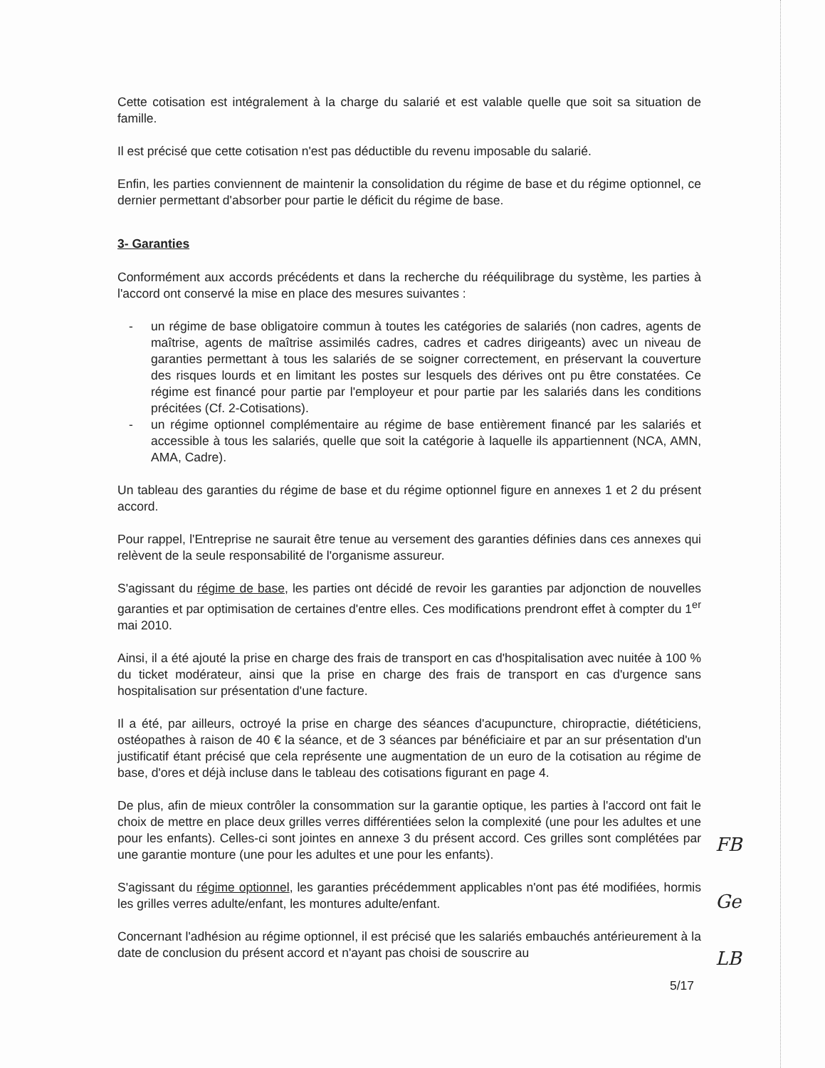Cette cotisation est intégralement à la charge du salarié et est valable quelle que soit sa situation de famille.
Il est précisé que cette cotisation n'est pas déductible du revenu imposable du salarié.
Enfin, les parties conviennent de maintenir la consolidation du régime de base et du régime optionnel, ce dernier permettant d'absorber pour partie le déficit du régime de base.
3- Garanties
Conformément aux accords précédents et dans la recherche du rééquilibrage du système, les parties à l'accord ont conservé la mise en place des mesures suivantes :
- un régime de base obligatoire commun à toutes les catégories de salariés (non cadres, agents de maîtrise, agents de maîtrise assimilés cadres, cadres et cadres dirigeants) avec un niveau de garanties permettant à tous les salariés de se soigner correctement, en préservant la couverture des risques lourds et en limitant les postes sur lesquels des dérives ont pu être constatées. Ce régime est financé pour partie par l'employeur et pour partie par les salariés dans les conditions précitées (Cf. 2-Cotisations).
- un régime optionnel complémentaire au régime de base entièrement financé par les salariés et accessible à tous les salariés, quelle que soit la catégorie à laquelle ils appartiennent (NCA, AMN, AMA, Cadre).
Un tableau des garanties du régime de base et du régime optionnel figure en annexes 1 et 2 du présent accord.
Pour rappel, l'Entreprise ne saurait être tenue au versement des garanties définies dans ces annexes qui relèvent de la seule responsabilité de l'organisme assureur.
S'agissant du régime de base, les parties ont décidé de revoir les garanties par adjonction de nouvelles garanties et par optimisation de certaines d'entre elles. Ces modifications prendront effet à compter du 1<sup>er</sup> mai 2010.
Ainsi, il a été ajouté la prise en charge des frais de transport en cas d'hospitalisation avec nuitée à 100 % du ticket modérateur, ainsi que la prise en charge des frais de transport en cas d'urgence sans hospitalisation sur présentation d'une facture.
Il a été, par ailleurs, octroyé la prise en charge des séances d'acupuncture, chiropractie, diététiciens, ostéopathes à raison de 40 € la séance, et de 3 séances par bénéficiaire et par an sur présentation d'un justificatif étant précisé que cela représente une augmentation de un euro de la cotisation au régime de base, d'ores et déjà incluse dans le tableau des cotisations figurant en page 4.
De plus, afin de mieux contrôler la consommation sur la garantie optique, les parties à l'accord ont fait le choix de mettre en place deux grilles verres différentiées selon la complexité (une pour les adultes et une pour les enfants). Celles-ci sont jointes en annexe 3 du présent accord. Ces grilles sont complétées par une garantie monture (une pour les adultes et une pour les enfants).
S'agissant du régime optionnel, les garanties précédemment applicables n'ont pas été modifiées, hormis les grilles verres adulte/enfant, les montures adulte/enfant.
Concernant l'adhésion au régime optionnel, il est précisé que les salariés embauchés antérieurement à la date de conclusion du présent accord et n'ayant pas choisi de souscrire au
5/17
FB
Ge
LB